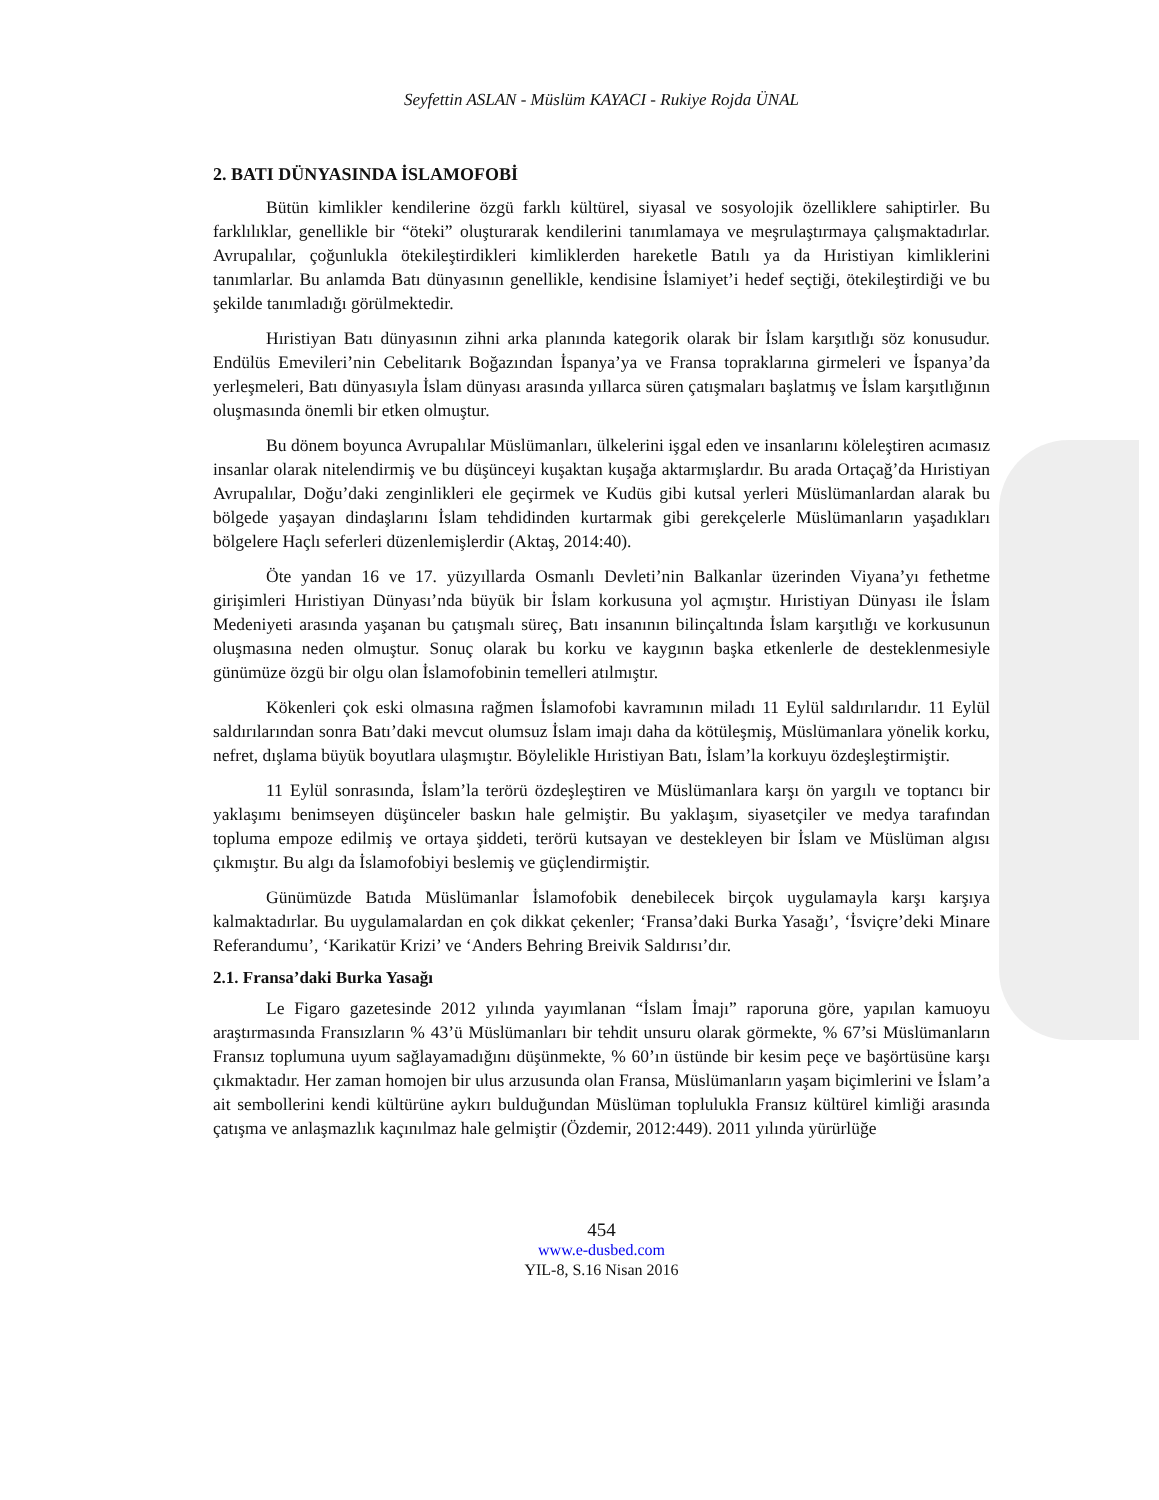Seyfettin ASLAN - Müslüm KAYACI - Rukiye Rojda ÜNAL
2. BATI DÜNYASINDA İSLAMOFOBİ
Bütün kimlikler kendilerine özgü farklı kültürel, siyasal ve sosyolojik özelliklere sahiptirler. Bu farklılıklar, genellikle bir “öteki” oluşturarak kendilerini tanımlamaya ve meşrulaştırmaya çalışmaktadırlar. Avrupalılar, çoğunlukla ötekileştirdikleri kimliklerden hareketle Batılı ya da Hıristiyan kimliklerini tanımlarlar. Bu anlamda Batı dünyasının genellikle, kendisine İslamiyet’i hedef seçtiği, ötekileştirdiği ve bu şekilde tanımladığı görülmektedir.
Hıristiyan Batı dünyasının zihni arka planında kategorik olarak bir İslam karşıtlığı söz konusudur. Endülüs Emevileri’nin Cebelitarık Boğazından İspanya’ya ve Fransa topraklarına girmeleri ve İspanya’da yerleşmeleri, Batı dünyasıyla İslam dünyası arasında yıllarca süren çatışmaları başlatmış ve İslam karşıtlığının oluşmasında önemli bir etken olmuştur.
Bu dönem boyunca Avrupalılar Müslümanları, ülkelerini işgal eden ve insanlarını köleleştiren acımasız insanlar olarak nitelendirmiş ve bu düşünceyi kuşaktan kuşağa aktarmışlardır. Bu arada Ortaçağ’da Hıristiyan Avrupalılar, Doğu’daki zenginlikleri ele geçirmek ve Kudüs gibi kutsal yerleri Müslümanlardan alarak bu bölgede yaşayan dindaşlarını İslam tehdidinden kurtarmak gibi gerekçelerle Müslümanların yaşadıkları bölgelere Haçlı seferleri düzenlemişlerdir (Aktaş, 2014:40).
Öte yandan 16 ve 17. yüzyıllarda Osmanlı Devleti’nin Balkanlar üzerinden Viyana’yı fethetme girişimleri Hıristiyan Dünyası’nda büyük bir İslam korkusuna yol açmıştır. Hıristiyan Dünyası ile İslam Medeniyeti arasında yaşanan bu çatışmalı süreç, Batı insanının bilinçaltında İslam karşıtlığı ve korkusunun oluşmasına neden olmuştur. Sonuç olarak bu korku ve kaygının başka etkenlerle de desteklenmesiyle günümüze özgü bir olgu olan İslamofobinin temelleri atılmıştır.
Kökenleri çok eski olmasına rağmen İslamofobi kavramının miladı 11 Eylül saldırılarıdır. 11 Eylül saldırılarından sonra Batı’daki mevcut olumsuz İslam imajı daha da kötüleşmiş, Müslümanlara yönelik korku, nefret, dışlama büyük boyutlara ulaşmıştır. Böylelikle Hıristiyan Batı, İslam’la korkuyu özdeşleştirmiştir.
11 Eylül sonrasında, İslam’la terörü özdeşleştiren ve Müslümanlara karşı ön yargılı ve toptancı bir yaklaşımı benimseyen düşünceler baskın hale gelmiştir. Bu yaklaşım, siyasetçiler ve medya tarafından topluma empoze edilmiş ve ortaya şiddeti, terörü kutsayan ve destekleyen bir İslam ve Müslüman algısı çıkmıştır. Bu algı da İslamofobiyi beslemiş ve güçlendirmiştir.
Günümüzde Batıda Müslümanlar İslamofobik denebilecek birçok uygulamayla karşı karşıya kalmaktadırlar. Bu uygulamalardan en çok dikkat çekenler; ‘Fransa’daki Burka Yasağı’, ‘İsviçre’deki Minare Referandumu’, ‘Karikatür Krizi’ ve ‘Anders Behring Breivik Saldırısı’dır.
2.1. Fransa’daki Burka Yasağı
Le Figaro gazetesinde 2012 yılında yayımlanan “İslam İmajı” raporuna göre, yapılan kamuoyu araştırmasında Fransızların % 43’ü Müslümanları bir tehdit unsuru olarak görmekte, % 67’si Müslümanların Fransız toplumuna uyum sağlayamadığını düşünmekte, % 60’ın üstünde bir kesim peçe ve başörtüsüne karşı çıkmaktadır. Her zaman homojen bir ulus arzusunda olan Fransa, Müslümanların yaşam biçimlerini ve İslam’a ait sembollerini kendi kültürüne aykırı bulduğundan Müslüman toplulukla Fransız kültürel kimliği arasında çatışma ve anlaşmazlık kaçınılmaz hale gelmiştir (Özdemir, 2012:449). 2011 yılında yürürlüğe
454
www.e-dusbed.com
YIL-8, S.16 Nisan 2016